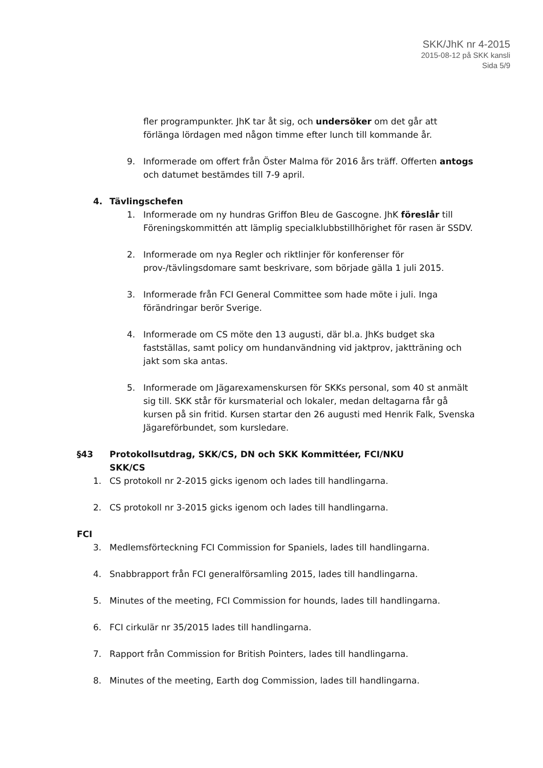SKK/JhK nr 4-2015
2015-08-12 på SKK kansli
Sida 5/9
fler programpunkter. JhK tar åt sig, och undersöker om det går att förlänga lördagen med någon timme efter lunch till kommande år.
9. Informerade om offert från Öster Malma för 2016 års träff. Offerten antogs och datumet bestämdes till 7-9 april.
4. Tävlingschefen
1. Informerade om ny hundras Griffon Bleu de Gascogne. JhK föreslår till Föreningskommittén att lämplig specialklubbstillhörighet för rasen är SSDV.
2. Informerade om nya Regler och riktlinjer för konferenser för prov-/tävlingsdomare samt beskrivare, som började gälla 1 juli 2015.
3. Informerade från FCI General Committee som hade möte i juli. Inga förändringar berör Sverige.
4. Informerade om CS möte den 13 augusti, där bl.a. JhKs budget ska fastställas, samt policy om hundanvändning vid jaktprov, jaktträning och jakt som ska antas.
5. Informerade om Jägarexamenskursen för SKKs personal, som 40 st anmält sig till. SKK står för kursmaterial och lokaler, medan deltagarna får gå kursen på sin fritid. Kursen startar den 26 augusti med Henrik Falk, Svenska Jägareförbundet, som kursledare.
§43 Protokollsutdrag, SKK/CS, DN och SKK Kommittéer, FCI/NKU
SKK/CS
1. CS protokoll nr 2-2015 gicks igenom och lades till handlingarna.
2. CS protokoll nr 3-2015 gicks igenom och lades till handlingarna.
FCI
3. Medlemsförteckning FCI Commission for Spaniels, lades till handlingarna.
4. Snabbrapport från FCI generalförsamling 2015, lades till handlingarna.
5. Minutes of the meeting, FCI Commission for hounds, lades till handlingarna.
6. FCI cirkulär nr 35/2015 lades till handlingarna.
7. Rapport från Commission for British Pointers, lades till handlingarna.
8. Minutes of the meeting, Earth dog Commission, lades till handlingarna.